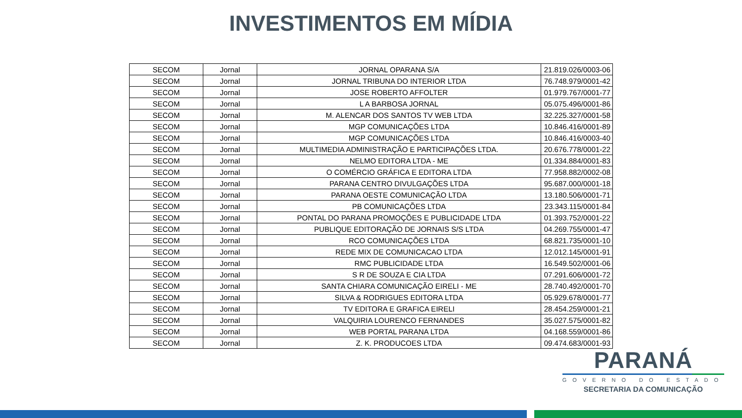INVESTIMENTOS EM MÍDIA
| SECOM | Jornal | JORNAL OPARANA S/A | 21.819.026/0003-06 |
| SECOM | Jornal | JORNAL TRIBUNA DO INTERIOR LTDA | 76.748.979/0001-42 |
| SECOM | Jornal | JOSE ROBERTO AFFOLTER | 01.979.767/0001-77 |
| SECOM | Jornal | L A BARBOSA JORNAL | 05.075.496/0001-86 |
| SECOM | Jornal | M. ALENCAR DOS SANTOS TV WEB LTDA | 32.225.327/0001-58 |
| SECOM | Jornal | MGP COMUNICAÇÕES LTDA | 10.846.416/0001-89 |
| SECOM | Jornal | MGP COMUNICAÇÕES LTDA | 10.846.416/0003-40 |
| SECOM | Jornal | MULTIMEDIA ADMINISTRAÇÃO E PARTICIPAÇÕES LTDA. | 20.676.778/0001-22 |
| SECOM | Jornal | NELMO EDITORA LTDA - ME | 01.334.884/0001-83 |
| SECOM | Jornal | O COMÉRCIO GRÁFICA E EDITORA LTDA | 77.958.882/0002-08 |
| SECOM | Jornal | PARANA CENTRO DIVULGAÇÕES LTDA | 95.687.000/0001-18 |
| SECOM | Jornal | PARANA OESTE COMUNICAÇÃO LTDA | 13.180.506/0001-71 |
| SECOM | Jornal | PB COMUNICAÇÕES LTDA | 23.343.115/0001-84 |
| SECOM | Jornal | PONTAL DO PARANA PROMOÇÕES E PUBLICIDADE LTDA | 01.393.752/0001-22 |
| SECOM | Jornal | PUBLIQUE EDITORAÇÃO DE JORNAIS S/S LTDA | 04.269.755/0001-47 |
| SECOM | Jornal | RCO COMUNICAÇÕES LTDA | 68.821.735/0001-10 |
| SECOM | Jornal | REDE MIX DE COMUNICACAO LTDA | 12.012.145/0001-91 |
| SECOM | Jornal | RMC PUBLICIDADE LTDA | 16.549.502/0001-06 |
| SECOM | Jornal | S R DE SOUZA E CIA LTDA | 07.291.606/0001-72 |
| SECOM | Jornal | SANTA CHIARA COMUNICAÇÃO EIRELI - ME | 28.740.492/0001-70 |
| SECOM | Jornal | SILVA & RODRIGUES EDITORA LTDA | 05.929.678/0001-77 |
| SECOM | Jornal | TV EDITORA E GRAFICA EIRELI | 28.454.259/0001-21 |
| SECOM | Jornal | VALQUIRIA LOURENCO FERNANDES | 35.027.575/0001-82 |
| SECOM | Jornal | WEB PORTAL PARANA LTDA | 04.168.559/0001-86 |
| SECOM | Jornal | Z. K. PRODUCOES LTDA | 09.474.683/0001-93 |
PARANÁ
GOVERNO DO ESTADO
SECRETARIA DA COMUNICAÇÃO